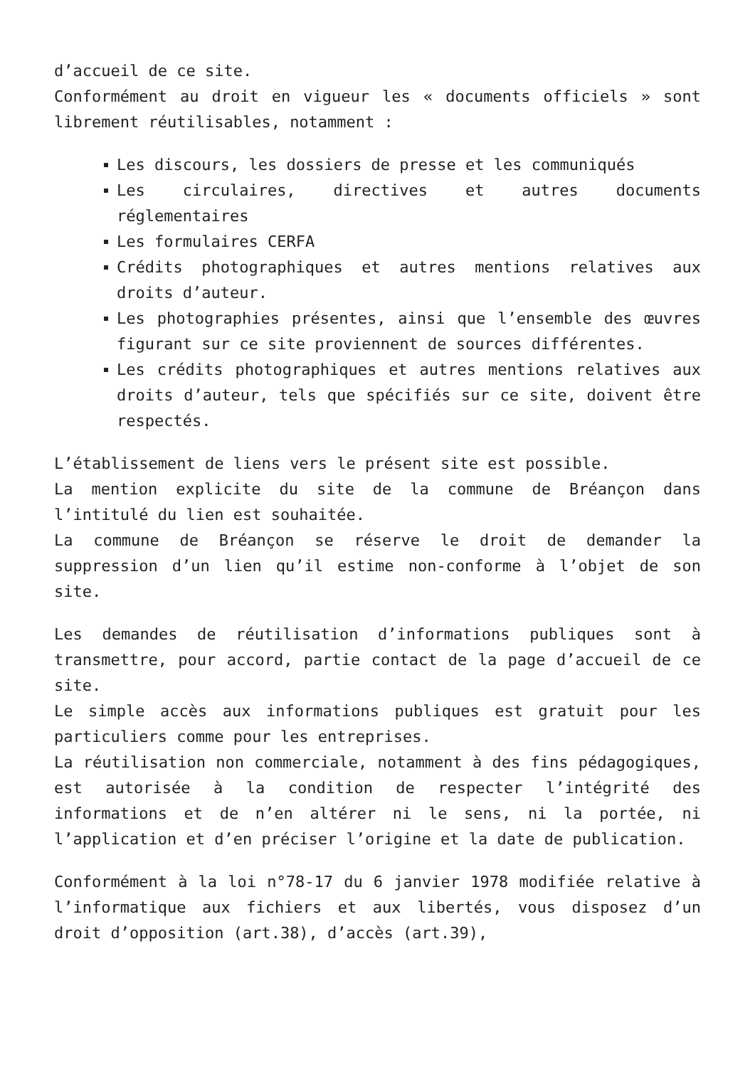d’accueil de ce site.
Conformément au droit en vigueur les « documents officiels » sont librement réutilisables, notamment :
Les discours, les dossiers de presse et les communiqués
Les circulaires, directives et autres documents réglementaires
Les formulaires CERFA
Crédits photographiques et autres mentions relatives aux droits d’auteur.
Les photographies présentes, ainsi que l’ensemble des œuvres figurant sur ce site proviennent de sources différentes.
Les crédits photographiques et autres mentions relatives aux droits d’auteur, tels que spécifiés sur ce site, doivent être respectés.
L’établissement de liens vers le présent site est possible.
La mention explicite du site de la commune de Bréançon dans l’intitulé du lien est souhaitée.
La commune de Bréançon se réserve le droit de demander la suppression d’un lien qu’il estime non-conforme à l’objet de son site.
Les demandes de réutilisation d’informations publiques sont à transmettre, pour accord, partie contact de la page d’accueil de ce site.
Le simple accès aux informations publiques est gratuit pour les particuliers comme pour les entreprises.
La réutilisation non commerciale, notamment à des fins pédagogiques, est autorisée à la condition de respecter l’intégrité des informations et de n’en altérer ni le sens, ni la portée, ni l’application et d’en préciser l’origine et la date de publication.
Conformément à la loi n°78-17 du 6 janvier 1978 modifiée relative à l’informatique aux fichiers et aux libertés, vous disposez d’un droit d’opposition (art.38), d’accès (art.39),